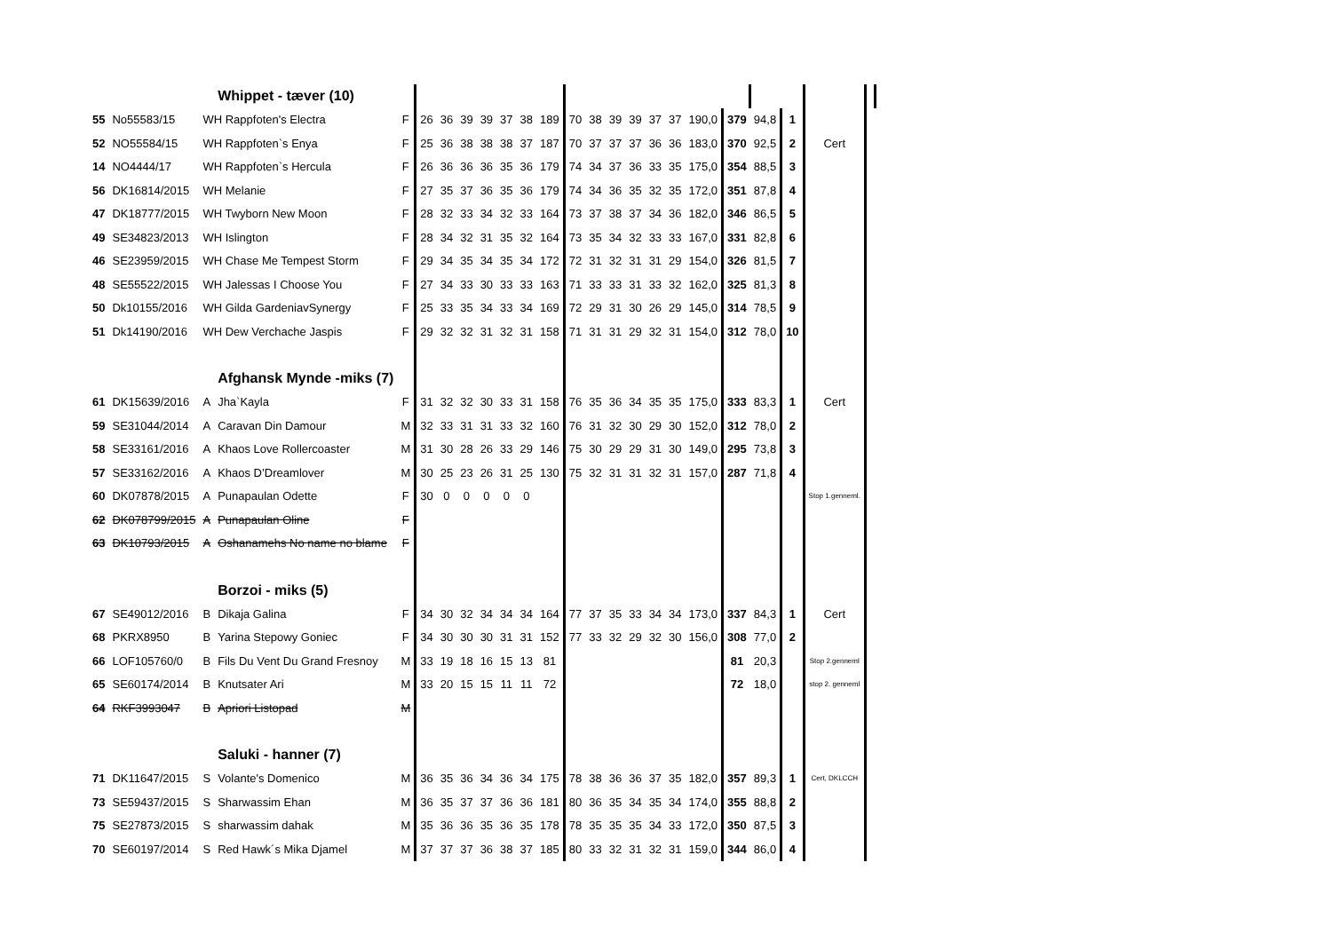| | | | Whippet - tæver (10) | | | | | | | | | | | | | | | | | | | | |
| 55 | No55583/15 | WH Rappfoten's Electra | | F | 26 | 36 | 39 | 39 | 37 | 38 | 189 | 70 | 38 | 39 | 39 | 37 | 37 | 190,0 | 379 | 94,8 | 1 | | |
| 52 | NO55584/15 | WH Rappfoten`s Enya | | F | 25 | 36 | 38 | 38 | 38 | 37 | 187 | 70 | 37 | 37 | 37 | 36 | 36 | 183,0 | 370 | 92,5 | 2 | Cert | |
| 14 | NO4444/17 | WH Rappfoten`s Hercula | | F | 26 | 36 | 36 | 36 | 35 | 36 | 179 | 74 | 34 | 37 | 36 | 33 | 35 | 175,0 | 354 | 88,5 | 3 | | |
| 56 | DK16814/2015 | WH Melanie | | F | 27 | 35 | 37 | 36 | 35 | 36 | 179 | 74 | 34 | 36 | 35 | 32 | 35 | 172,0 | 351 | 87,8 | 4 | | |
| 47 | DK18777/2015 | WH Twyborn New Moon | | F | 28 | 32 | 33 | 34 | 32 | 33 | 164 | 73 | 37 | 38 | 37 | 34 | 36 | 182,0 | 346 | 86,5 | 5 | | |
| 49 | SE34823/2013 | WH Islington | | F | 28 | 34 | 32 | 31 | 35 | 32 | 164 | 73 | 35 | 34 | 32 | 33 | 33 | 167,0 | 331 | 82,8 | 6 | | |
| 46 | SE23959/2015 | WH Chase Me Tempest Storm | | F | 29 | 34 | 35 | 34 | 35 | 34 | 172 | 72 | 31 | 32 | 31 | 31 | 29 | 154,0 | 326 | 81,5 | 7 | | |
| 48 | SE55522/2015 | WH Jalessas I Choose You | | F | 27 | 34 | 33 | 30 | 33 | 33 | 163 | 71 | 33 | 33 | 31 | 33 | 32 | 162,0 | 325 | 81,3 | 8 | | |
| 50 | Dk10155/2016 | WH Gilda GardeniavSynergy | | F | 25 | 33 | 35 | 34 | 33 | 34 | 169 | 72 | 29 | 31 | 30 | 26 | 29 | 145,0 | 314 | 78,5 | 9 | | |
| 51 | Dk14190/2016 | WH Dew Verchache Jaspis | | F | 29 | 32 | 32 | 31 | 32 | 31 | 158 | 71 | 31 | 31 | 29 | 32 | 31 | 154,0 | 312 | 78,0 | 10 | | |
| | | | Afghansk Mynde -miks (7) | | | | | | | | | | | | | | | | | | | | |
| 61 | DK15639/2016 | A | Jha`Kayla | F | 31 | 32 | 32 | 30 | 33 | 31 | 158 | 76 | 35 | 36 | 34 | 35 | 35 | 175,0 | 333 | 83,3 | 1 | Cert | |
| 59 | SE31044/2014 | A | Caravan Din Damour | M | 32 | 33 | 31 | 31 | 33 | 32 | 160 | 76 | 31 | 32 | 30 | 29 | 30 | 152,0 | 312 | 78,0 | 2 | | |
| 58 | SE33161/2016 | A | Khaos Love Rollercoaster | M | 31 | 30 | 28 | 26 | 33 | 29 | 146 | 75 | 30 | 29 | 29 | 31 | 30 | 149,0 | 295 | 73,8 | 3 | | |
| 57 | SE33162/2016 | A | Khaos D’Dreamlover | M | 30 | 25 | 23 | 26 | 31 | 25 | 130 | 75 | 32 | 31 | 31 | 32 | 31 | 157,0 | 287 | 71,8 | 4 | | |
| 60 | DK07878/2015 | A | Punapaulan Odette | F | 30 | 0 | 0 | 0 | 0 | 0 | | | | | | | | | | | | Stop 1.genneml. | |
| 62 | DK078799/2015 | A | Punapaulan Oline | F | | | | | | | | | | | | | | | | | | | |
| 63 | DK10793/2015 | A | Oshanamehs No name no blame | F | | | | | | | | | | | | | | | | | | | |
| | | | Borzoi - miks (5) | | | | | | | | | | | | | | | | | | | | |
| 67 | SE49012/2016 | B | Dikaja Galina | F | 34 | 30 | 32 | 34 | 34 | 34 | 164 | 77 | 37 | 35 | 33 | 34 | 34 | 173,0 | 337 | 84,3 | 1 | Cert | |
| 68 | PKRX8950 | B | Yarina Stepowy Goniec | F | 34 | 30 | 30 | 30 | 31 | 31 | 152 | 77 | 33 | 32 | 29 | 32 | 30 | 156,0 | 308 | 77,0 | 2 | | |
| 66 | LOF105760/0 | B | Fils Du Vent Du Grand Fresnoy | M | 33 | 19 | 18 | 16 | 15 | 13 | 81 | | | | | | | | 81 | 20,3 | | Stop 2.genneml | |
| 65 | SE60174/2014 | B | Knutsater Ari | M | 33 | 20 | 15 | 15 | 11 | 11 | 72 | | | | | | | | 72 | 18,0 | | stop 2. genneml | |
| 64 | RKF3993047 | B | Apriori Listopad | M | | | | | | | | | | | | | | | | | | | |
| | | | Saluki - hanner (7) | | | | | | | | | | | | | | | | | | | | |
| 71 | DK11647/2015 | S | Volante's Domenico | M | 36 | 35 | 36 | 34 | 36 | 34 | 175 | 78 | 38 | 36 | 36 | 37 | 35 | 182,0 | 357 | 89,3 | 1 | Cert, DKLCCH | |
| 73 | SE59437/2015 | S | Sharwassim Ehan | M | 36 | 35 | 37 | 37 | 36 | 36 | 181 | 80 | 36 | 35 | 34 | 35 | 34 | 174,0 | 355 | 88,8 | 2 | | |
| 75 | SE27873/2015 | S | sharwassim dahak | M | 35 | 36 | 36 | 35 | 36 | 35 | 178 | 78 | 35 | 35 | 35 | 34 | 33 | 172,0 | 350 | 87,5 | 3 | | |
| 70 | SE60197/2014 | S | Red Hawk´s Mika Djamel | M | 37 | 37 | 37 | 36 | 38 | 37 | 185 | 80 | 33 | 32 | 31 | 32 | 31 | 159,0 | 344 | 86,0 | 4 | | |